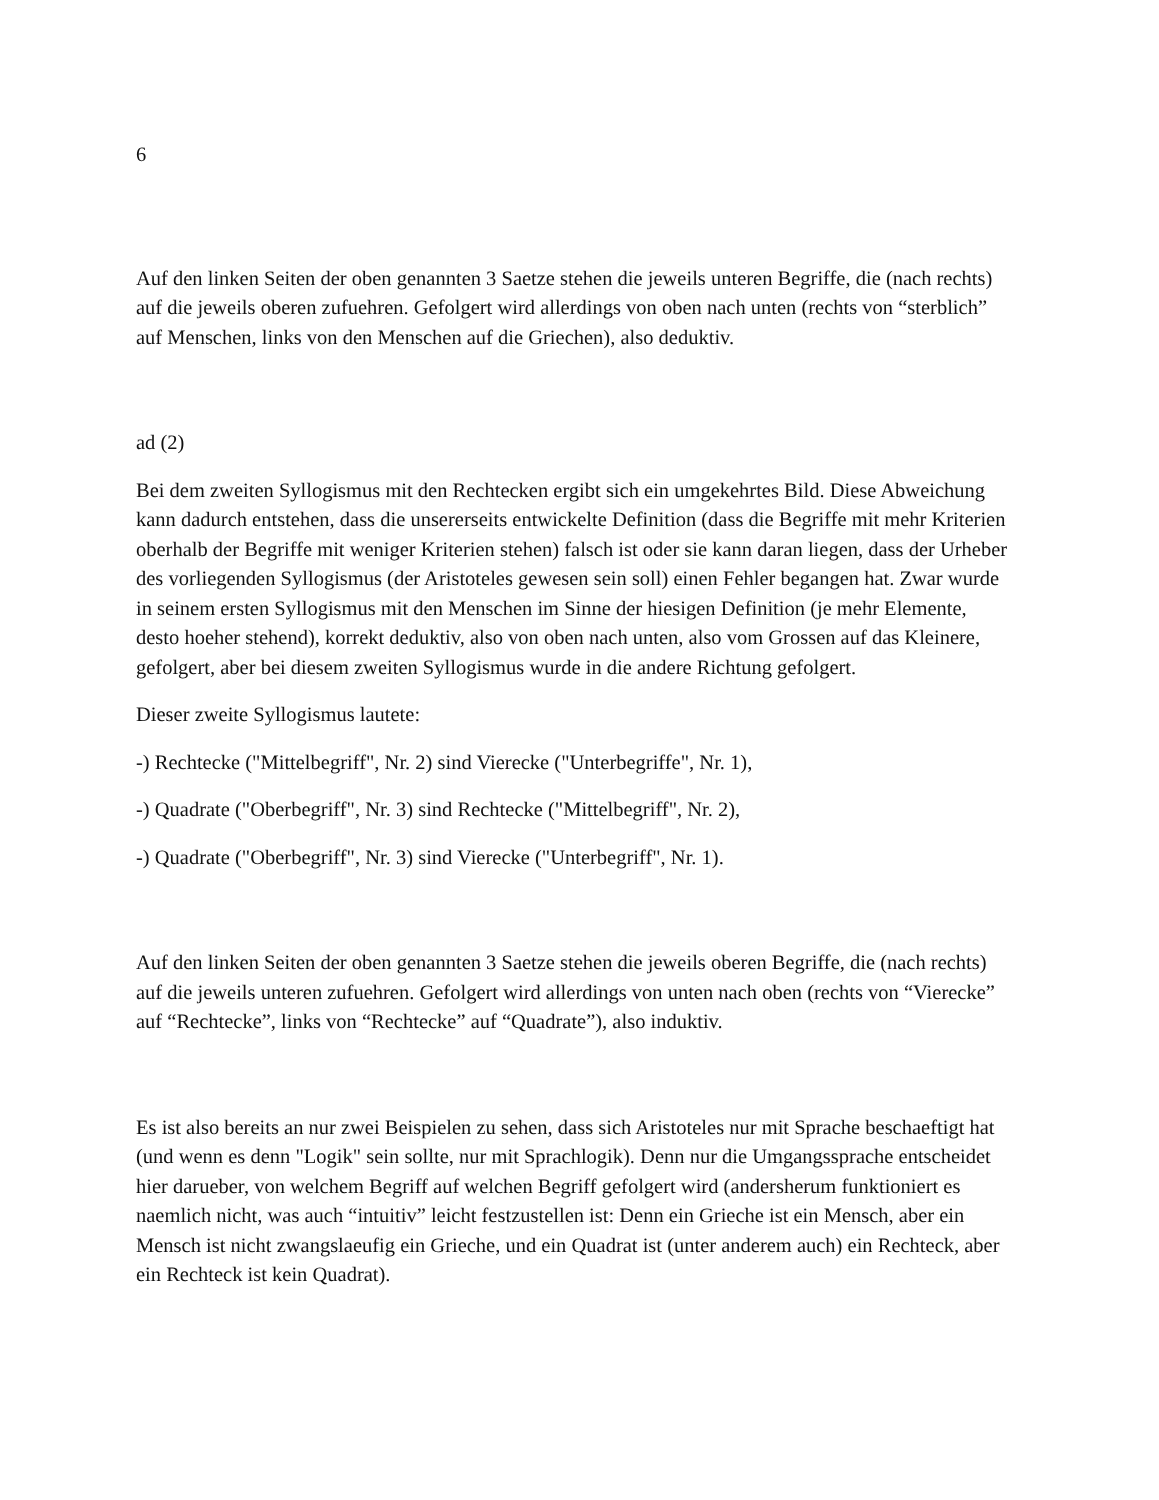6
Auf den linken Seiten der oben genannten 3 Saetze stehen die jeweils unteren Begriffe, die (nach rechts) auf die jeweils oberen zufuehren. Gefolgert wird allerdings von oben nach unten (rechts von “sterblich” auf Menschen, links von den Menschen auf die Griechen), also deduktiv.
ad (2)
Bei dem zweiten Syllogismus mit den Rechtecken ergibt sich ein umgekehrtes Bild. Diese Abweichung kann dadurch entstehen, dass die unsererseits entwickelte Definition (dass die Begriffe mit mehr Kriterien oberhalb der Begriffe mit weniger Kriterien stehen) falsch ist oder sie kann daran liegen, dass der Urheber des vorliegenden Syllogismus (der Aristoteles gewesen sein soll) einen Fehler begangen hat. Zwar wurde in seinem ersten Syllogismus mit den Menschen im Sinne der hiesigen Definition (je mehr Elemente, desto hoeher stehend), korrekt deduktiv, also von oben nach unten, also vom Grossen auf das Kleinere, gefolgert, aber bei diesem zweiten Syllogismus wurde in die andere Richtung gefolgert.
Dieser zweite Syllogismus lautete:
-) Rechtecke ("Mittelbegriff", Nr. 2) sind Vierecke ("Unterbegriffe", Nr. 1),
-) Quadrate ("Oberbegriff", Nr. 3) sind Rechtecke ("Mittelbegriff", Nr. 2),
-) Quadrate ("Oberbegriff", Nr. 3) sind Vierecke ("Unterbegriff", Nr. 1).
Auf den linken Seiten der oben genannten 3 Saetze stehen die jeweils oberen Begriffe, die (nach rechts) auf die jeweils unteren zufuehren. Gefolgert wird allerdings von unten nach oben (rechts von “Vierecke” auf “Rechtecke”, links von “Rechtecke” auf “Quadrate”), also induktiv.
Es ist also bereits an nur zwei Beispielen zu sehen, dass sich Aristoteles nur mit Sprache beschaeftigt hat (und wenn es denn "Logik" sein sollte, nur mit Sprachlogik). Denn nur die Umgangssprache entscheidet hier darueber, von welchem Begriff auf welchen Begriff gefolgert wird (andersherum funktioniert es naemlich nicht, was auch “intuitiv” leicht festzustellen ist: Denn ein Grieche ist ein Mensch, aber ein Mensch ist nicht zwangslaeufig ein Grieche, und ein Quadrat ist (unter anderem auch) ein Rechteck, aber ein Rechteck ist kein Quadrat).